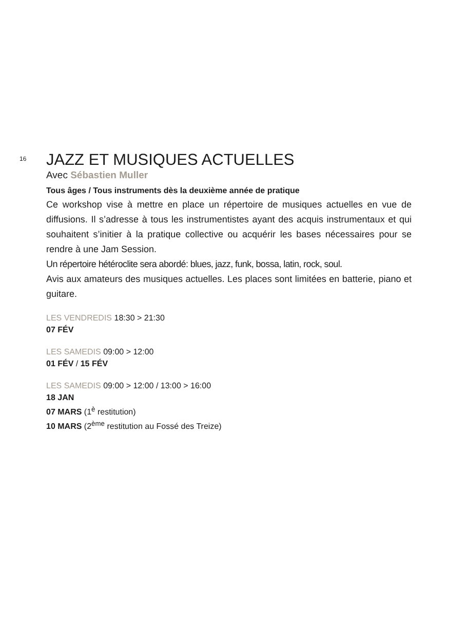16
JAZZ ET MUSIQUES ACTUELLES
Avec Sébastien Muller
Tous âges / Tous instruments dès la deuxième année de pratique
Ce workshop vise à mettre en place un répertoire de musiques actuelles en vue de diffusions. Il s’adresse à tous les instrumentistes ayant des acquis instrumentaux et qui souhaitent s’initier à la pratique collective ou acquérir les bases nécessaires pour se rendre à une Jam Session.
Un répertoire hétéroclite sera abordé: blues, jazz, funk, bossa, latin, rock, soul.
Avis aux amateurs des musiques actuelles. Les places sont limitées en batterie, piano et guitare.
LES VENDREDIS 18:30 > 21:30
07 FÉV
LES SAMEDIS 09:00 > 12:00
01 FÉV / 15 FÉV
LES SAMEDIS 09:00 > 12:00 / 13:00 > 16:00
18 JAN
07 MARS (1<sup>è</sup> restitution)
10 MARS (2<sup>ème</sup> restitution au Fossé des Treize)